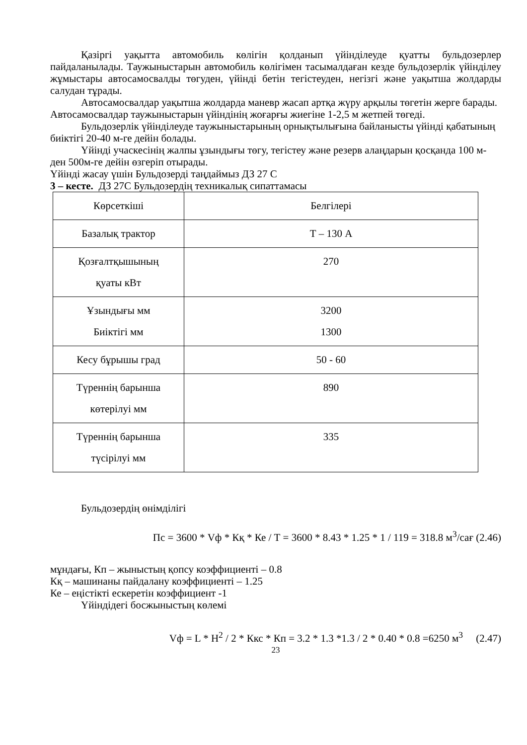Қазіргі уақытта автомобиль көлігін қолданып үйінділеуде қуатты бульдозерлер пайдаланылады. Таужыныстарын автомобиль көлігімен тасымалдаған кезде бульдозерлік үйінділеу жұмыстары автосамосвалды төгуден, үйінді бетін тегістеуден, негізгі және уақытша жолдарды салудан тұрады.
Автосамосвалдар уақытша жолдарда маневр жасап артқа жүру арқылы төгетін жерге барады. Автосамосвалдар таужыныстарын үйіндінің жоғарғы жиегіне 1-2,5 м жетпей төгеді.
Бульдозерлік үйінділеуде таужыныстарының орнықтылығына байланысты үйінді қабатының биіктігі 20-40 м-ге дейін болады.
Үйінді учаскесінің жалпы ұзындығы төгу, тегістеу және резерв алаңдарын қосқанда 100 м-ден 500м-ге дейін өзгеріп отырады.
Үйінді жасау үшін Бульдозерді таңдаймыз ДЗ 27 С
3 – кесте. ДЗ 27С Бульдозердің техникалық сипаттамасы
| Көрсеткіші | Белгілері |
| Базалық трактор | Т – 130 А |
| Қозғалтқышының қуаты кВт | 270 |
| Ұзындығы мм Биіктігі мм | 3200 1300 |
| Кесу бұрышы град | 50 - 60 |
| Түреннің барынша көтерілуі мм | 890 |
| Түреннің барынша түсірілуі мм | 335 |
Бульдозердің өнімділігі
Пс = 3600 * Vф * Кқ * Ке / Т = 3600 * 8.43 * 1.25 * 1 / 119 = 318.8 м<sup>3</sup>/сағ (2.46)
мұндағы, Кп – жыныстың қопсу коэффициенті – 0.8
Кқ – машинаны пайдалану коэффициенті – 1.25
Ке – еңістікті ескеретін коэффициент -1
Үйіндідегі босжыныстың көлемі
Vф = L * Н<sup>2</sup> / 2 * Ккс * Кп = 3.2 * 1.3 *1.3 / 2 * 0.40 * 0.8 =6250 м<sup>3</sup> (2.47)
23